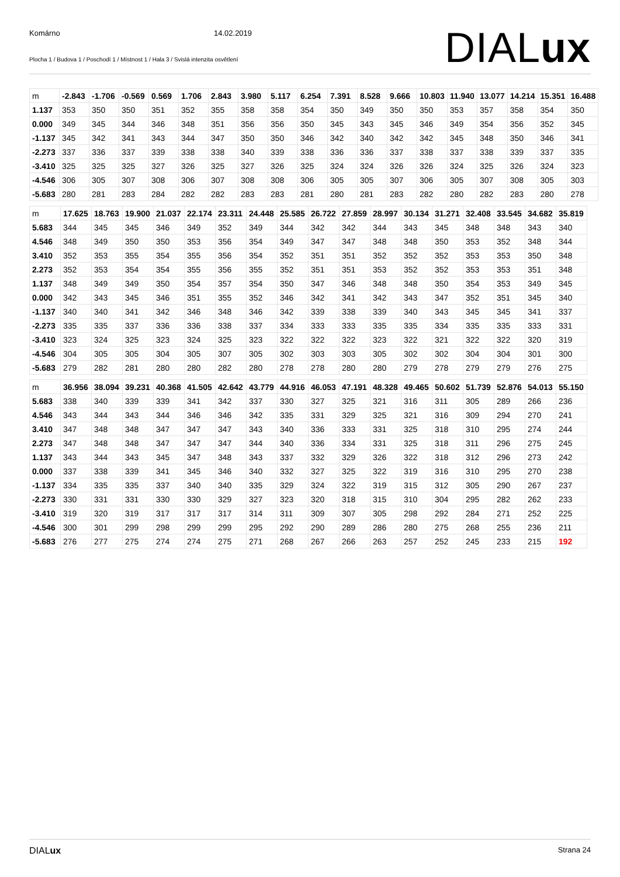Komárno 14.02.2019
Plocha 1 / Budova 1 / Poschodí 1 / Místnost 1 / Hala 3 / Svislá intenzita osvětlení
DIALux
| m | -2.843 | -1.706 | -0.569 | 0.569 | 1.706 | 2.843 | 3.980 | 5.117 | 6.254 | 7.391 | 8.528 | 9.666 | 10.803 | 11.940 | 13.077 | 14.214 | 15.351 | 16.488 |
| --- | --- | --- | --- | --- | --- | --- | --- | --- | --- | --- | --- | --- | --- | --- | --- | --- | --- | --- |
| 1.137 | 353 | 350 | 350 | 351 | 352 | 355 | 358 | 358 | 354 | 350 | 349 | 350 | 350 | 353 | 357 | 358 | 354 | 350 |
| 0.000 | 349 | 345 | 344 | 346 | 348 | 351 | 356 | 356 | 350 | 345 | 343 | 345 | 346 | 349 | 354 | 356 | 352 | 345 |
| -1.137 | 345 | 342 | 341 | 343 | 344 | 347 | 350 | 350 | 346 | 342 | 340 | 342 | 342 | 345 | 348 | 350 | 346 | 341 |
| -2.273 | 337 | 336 | 337 | 339 | 338 | 338 | 340 | 339 | 338 | 336 | 336 | 337 | 338 | 337 | 338 | 339 | 337 | 335 |
| -3.410 | 325 | 325 | 325 | 327 | 326 | 325 | 327 | 326 | 325 | 324 | 324 | 326 | 326 | 324 | 325 | 326 | 324 | 323 |
| -4.546 | 306 | 305 | 307 | 308 | 306 | 307 | 308 | 308 | 306 | 305 | 305 | 307 | 306 | 305 | 307 | 308 | 305 | 303 |
| -5.683 | 280 | 281 | 283 | 284 | 282 | 282 | 283 | 283 | 281 | 280 | 281 | 283 | 282 | 280 | 282 | 283 | 280 | 278 |
| m | 17.625 | 18.763 | 19.900 | 21.037 | 22.174 | 23.311 | 24.448 | 25.585 | 26.722 | 27.859 | 28.997 | 30.134 | 31.271 | 32.408 | 33.545 | 34.682 | 35.819 |
| --- | --- | --- | --- | --- | --- | --- | --- | --- | --- | --- | --- | --- | --- | --- | --- | --- | --- |
| 5.683 | 344 | 345 | 345 | 346 | 349 | 352 | 349 | 344 | 342 | 342 | 344 | 343 | 345 | 348 | 348 | 343 | 340 |
| 4.546 | 348 | 349 | 350 | 350 | 353 | 356 | 354 | 349 | 347 | 347 | 348 | 348 | 350 | 353 | 352 | 348 | 344 |
| 3.410 | 352 | 353 | 355 | 354 | 355 | 356 | 354 | 352 | 351 | 351 | 352 | 352 | 352 | 353 | 353 | 350 | 348 |
| 2.273 | 352 | 353 | 354 | 354 | 355 | 356 | 355 | 352 | 351 | 351 | 353 | 352 | 352 | 353 | 353 | 351 | 348 |
| 1.137 | 348 | 349 | 349 | 350 | 354 | 357 | 354 | 350 | 347 | 346 | 348 | 348 | 350 | 354 | 353 | 349 | 345 |
| 0.000 | 342 | 343 | 345 | 346 | 351 | 355 | 352 | 346 | 342 | 341 | 342 | 343 | 347 | 352 | 351 | 345 | 340 |
| -1.137 | 340 | 340 | 341 | 342 | 346 | 348 | 346 | 342 | 339 | 338 | 339 | 340 | 343 | 345 | 345 | 341 | 337 |
| -2.273 | 335 | 335 | 337 | 336 | 336 | 338 | 337 | 334 | 333 | 333 | 335 | 335 | 334 | 335 | 335 | 333 | 331 |
| -3.410 | 323 | 324 | 325 | 323 | 324 | 325 | 323 | 322 | 322 | 322 | 323 | 322 | 321 | 322 | 322 | 320 | 319 |
| -4.546 | 304 | 305 | 305 | 304 | 305 | 307 | 305 | 302 | 303 | 303 | 305 | 302 | 302 | 304 | 304 | 301 | 300 |
| -5.683 | 279 | 282 | 281 | 280 | 280 | 282 | 280 | 278 | 278 | 280 | 280 | 279 | 278 | 279 | 279 | 276 | 275 |
| m | 36.956 | 38.094 | 39.231 | 40.368 | 41.505 | 42.642 | 43.779 | 44.916 | 46.053 | 47.191 | 48.328 | 49.465 | 50.602 | 51.739 | 52.876 | 54.013 | 55.150 |
| --- | --- | --- | --- | --- | --- | --- | --- | --- | --- | --- | --- | --- | --- | --- | --- | --- | --- |
| 5.683 | 338 | 340 | 339 | 339 | 341 | 342 | 337 | 330 | 327 | 325 | 321 | 316 | 311 | 305 | 289 | 266 | 236 |
| 4.546 | 343 | 344 | 343 | 344 | 346 | 346 | 342 | 335 | 331 | 329 | 325 | 321 | 316 | 309 | 294 | 270 | 241 |
| 3.410 | 347 | 348 | 348 | 347 | 347 | 347 | 343 | 340 | 336 | 333 | 331 | 325 | 318 | 310 | 295 | 274 | 244 |
| 2.273 | 347 | 348 | 348 | 347 | 347 | 347 | 344 | 340 | 336 | 334 | 331 | 325 | 318 | 311 | 296 | 275 | 245 |
| 1.137 | 343 | 344 | 343 | 345 | 347 | 348 | 343 | 337 | 332 | 329 | 326 | 322 | 318 | 312 | 296 | 273 | 242 |
| 0.000 | 337 | 338 | 339 | 341 | 345 | 346 | 340 | 332 | 327 | 325 | 322 | 319 | 316 | 310 | 295 | 270 | 238 |
| -1.137 | 334 | 335 | 335 | 337 | 340 | 340 | 335 | 329 | 324 | 322 | 319 | 315 | 312 | 305 | 290 | 267 | 237 |
| -2.273 | 330 | 331 | 331 | 330 | 330 | 329 | 327 | 323 | 320 | 318 | 315 | 310 | 304 | 295 | 282 | 262 | 233 |
| -3.410 | 319 | 320 | 319 | 317 | 317 | 317 | 314 | 311 | 309 | 307 | 305 | 298 | 292 | 284 | 271 | 252 | 225 |
| -4.546 | 300 | 301 | 299 | 298 | 299 | 299 | 295 | 292 | 290 | 289 | 286 | 280 | 275 | 268 | 255 | 236 | 211 |
| -5.683 | 276 | 277 | 275 | 274 | 274 | 275 | 271 | 268 | 267 | 266 | 263 | 257 | 252 | 245 | 233 | 215 | 192 |
DIALux Strana 24